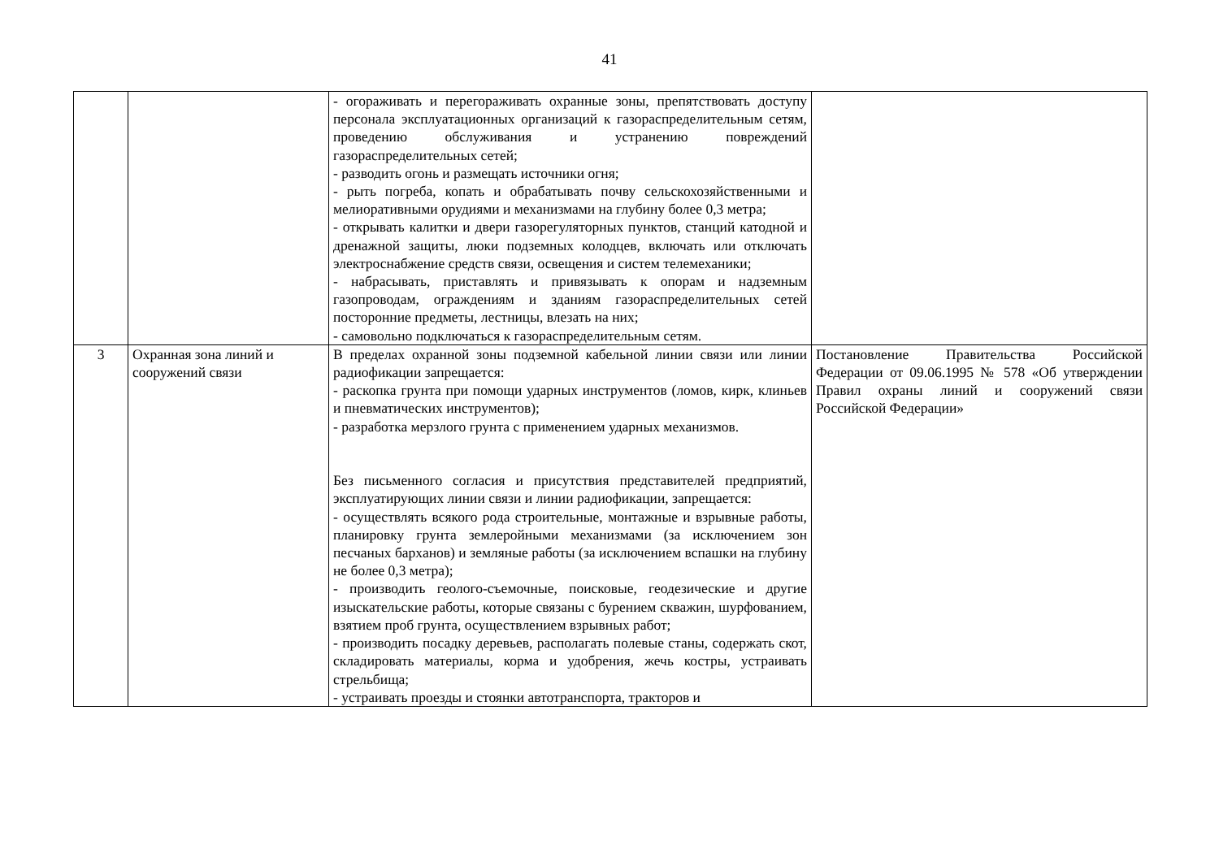41
| | | - огораживать и перегораживать охранные зоны, препятствовать доступу персонала эксплуатационных организаций к газораспределительным сетям, проведению обслуживания и устранению повреждений газораспределительных сетей; - разводить огонь и размещать источники огня; - рыть погреба, копать и обрабатывать почву сельскохозяйственными и мелиоративными орудиями и механизмами на глубину более 0,3 метра; - открывать калитки и двери газорегуляторных пунктов, станций катодной и дренажной защиты, люки подземных колодцев, включать или отключать электроснабжение средств связи, освещения и систем телемеханики; - набрасывать, приставлять и привязывать к опорам и надземным газопроводам, ограждениям и зданиям газораспределительных сетей посторонние предметы, лестницы, влезать на них; - самовольно подключаться к газораспределительным сетям. | |
| 3 | Охранная зона линий и сооружений связи | В пределах охранной зоны подземной кабельной линии связи или линии радиофикации запрещается: - раскопка грунта при помощи ударных инструментов (ломов, кирк, клиньев и пневматических инструментов); - разработка мерзлого грунта с применением ударных механизмов. Без письменного согласия и присутствия представителей предприятий, эксплуатирующих линии связи и линии радиофикации, запрещается: - осуществлять всякого рода строительные, монтажные и взрывные работы, планировку грунта землеройными механизмами (за исключением зон песчаных барханов) и земляные работы (за исключением вспашки на глубину не более 0,3 метра); - производить геолого-съемочные, поисковые, геодезические и другие изыскательские работы, которые связаны с бурением скважин, шурфованием, взятием проб грунта, осуществлением взрывных работ; - производить посадку деревьев, располагать полевые станы, содержать скот, складировать материалы, корма и удобрения, жечь костры, устраивать стрельбища; - устраивать проезды и стоянки автотранспорта, тракторов и | Постановление Правительства Российской Федерации от 09.06.1995 № 578 «Об утверждении Правил охраны линий и сооружений связи Российской Федерации» |